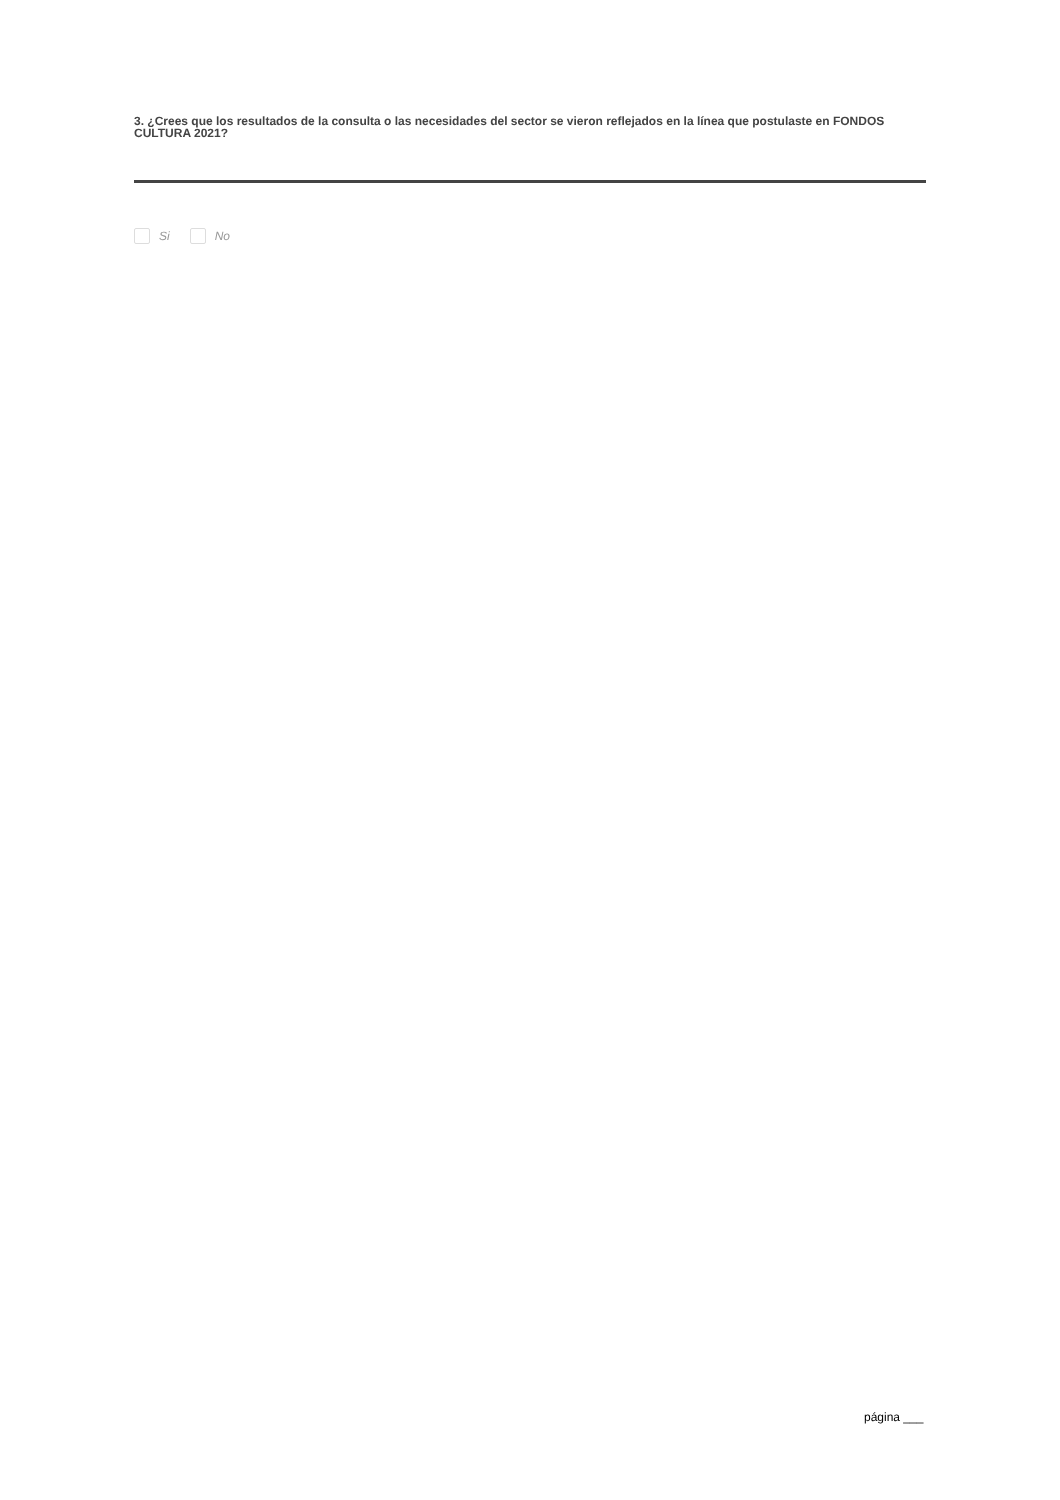3. ¿Crees que los resultados de la consulta o las necesidades del sector se vieron reflejados en la línea que postulaste en FONDOS CULTURA 2021?
Si No
página ___